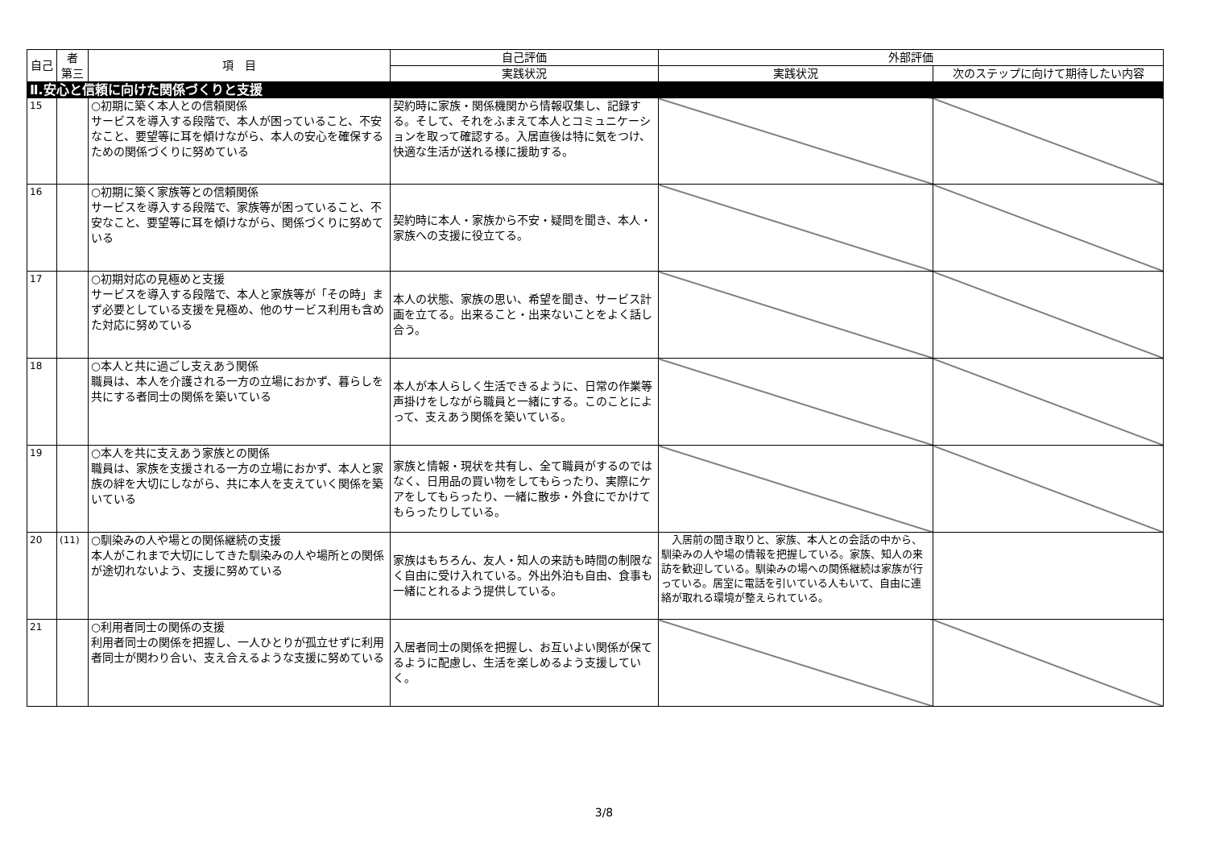| 自己 | 者 第三 | 項 目 | 自己評価 | 外部評価 | |
| --- | --- | --- | --- | --- | --- |
| | | | 実践状況 | 実践状況 | 次のステップに向けて期待したい内容 |
| Ⅱ.安心と信頼に向けた関係づくりと支援 | | | | | |
| 15 | | ○初期に築く本人との信頼関係 サービスを導入する段階で、本人が困っていること、不安なこと、要望等に耳を傾けながら、本人の安心を確保するための関係づくりに努めている | 契約時に家族・関係機関から情報収集し、記録する。そして、それをふまえて本人とコミュニケーションを取って確認する。入居直後は特に気をつけ、快適な生活が送れる様に援助する。 | | |
| 16 | | ○初期に築く家族等との信頼関係 サービスを導入する段階で、家族等が困っていること、不安なこと、要望等に耳を傾けながら、関係づくりに努めている | 契約時に本人・家族から不安・疑問を聞き、本人・家族への支援に役立てる。 | | |
| 17 | | ○初期対応の見極めと支援 サービスを導入する段階で、本人と家族等が「その時」まず必要としている支援を見極め、他のサービス利用も含めた対応に努めている | 本人の状態、家族の思い、希望を聞き、サービス計画を立てる。出来ること・出来ないことをよく話し合う。 | | |
| 18 | | ○本人と共に過ごし支えあう関係 職員は、本人を介護される一方の立場におかず、暮らしを共にする者同士の関係を築いている | 本人が本人らしく生活できるように、日常の作業等声掛けをしながら職員と一緒にする。このことによって、支えあう関係を築いている。 | | |
| 19 | | ○本人を共に支えあう家族との関係 職員は、家族を支援される一方の立場におかず、本人と家族の絆を大切にしながら、共に本人を支えていく関係を築いている | 家族と情報・現状を共有し、全て職員がするのではなく、日用品の買い物をしてもらったり、実際にケアをしてもらったり、一緒に散歩・外食にでかけてもらったりしている。 | | |
| 20 | (11) | ○馴染みの人や場との関係継続の支援 本人がこれまで大切にしてきた馴染みの人や場所との関係が途切れないよう、支援に努めている | 家族はもちろん、友人・知人の来訪も時間の制限なく自由に受け入れている。外出外泊も自由、食事も一緒にとれるよう提供している。 | 入居前の聞き取りと、家族、本人との会話の中から、馴染みの人や場の情報を把握している。家族、知人の来訪を歓迎している。馴染みの場への関係継続は家族が行っている。居室に電話を引いている人もいて、自由に連絡が取れる環境が整えられている。 | |
| 21 | | ○利用者同士の関係の支援 利用者同士の関係を把握し、一人ひとりが孤立せずに利用者同士が関わり合い、支え合えるような支援に努めている | 入居者同士の関係を把握し、お互いよい関係が保てるように配慮し、生活を楽しめるよう支援していく。 | | |
3/8